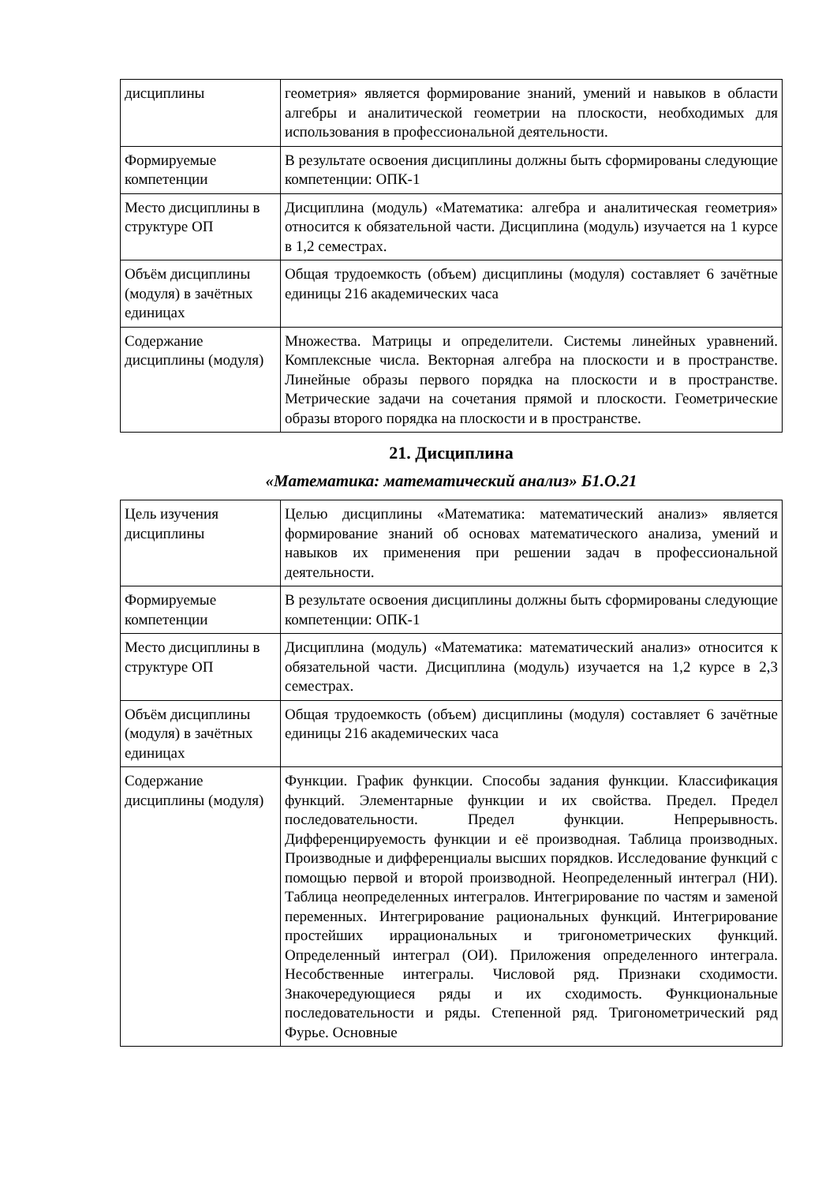| дисциплины | геометрия» является формирование знаний, умений и навыков в области алгебры и аналитической геометрии на плоскости, необходимых для использования в профессиональной деятельности. |
| Формируемые компетенции | В результате освоения дисциплины должны быть сформированы следующие компетенции: ОПК-1 |
| Место дисциплины в структуре ОП | Дисциплина (модуль) «Математика: алгебра и аналитическая геометрия» относится к обязательной части. Дисциплина (модуль) изучается на 1 курсе в 1,2 семестрах. |
| Объём дисциплины (модуля) в зачётных единицах | Общая трудоемкость (объем) дисциплины (модуля) составляет 6 зачётные единицы 216 академических часа |
| Содержание дисциплины (модуля) | Множества. Матрицы и определители. Системы линейных уравнений. Комплексные числа. Векторная алгебра на плоскости и в пространстве. Линейные образы первого порядка на плоскости и в пространстве. Метрические задачи на сочетания прямой и плоскости. Геометрические образы второго порядка на плоскости и в пространстве. |
21. Дисциплина
«Математика: математический анализ» Б1.О.21
| Цель изучения дисциплины | Целью дисциплины «Математика: математический анализ» является формирование знаний об основах математического анализа, умений и навыков их применения при решении задач в профессиональной деятельности. |
| Формируемые компетенции | В результате освоения дисциплины должны быть сформированы следующие компетенции: ОПК-1 |
| Место дисциплины в структуре ОП | Дисциплина (модуль) «Математика: математический анализ» относится к обязательной части. Дисциплина (модуль) изучается на 1,2 курсе в 2,3 семестрах. |
| Объём дисциплины (модуля) в зачётных единицах | Общая трудоемкость (объем) дисциплины (модуля) составляет 6 зачётные единицы 216 академических часа |
| Содержание дисциплины (модуля) | Функции. График функции. Способы задания функции. Классификация функций. Элементарные функции и их свойства. Предел. Предел последовательности. Предел функции. Непрерывность. Дифференцируемость функции и её производная. Таблица производных. Производные и дифференциалы высших порядков. Исследование функций с помощью первой и второй производной. Неопределенный интеграл (НИ). Таблица неопределенных интегралов. Интегрирование по частям и заменой переменных. Интегрирование рациональных функций. Интегрирование простейших иррациональных и тригонометрических функций. Определенный интеграл (ОИ). Приложения определенного интеграла. Несобственные интегралы. Числовой ряд. Признаки сходимости. Знакочередующиеся ряды и их сходимость. Функциональные последовательности и ряды. Степенной ряд. Тригонометрический ряд Фурье. Основные |